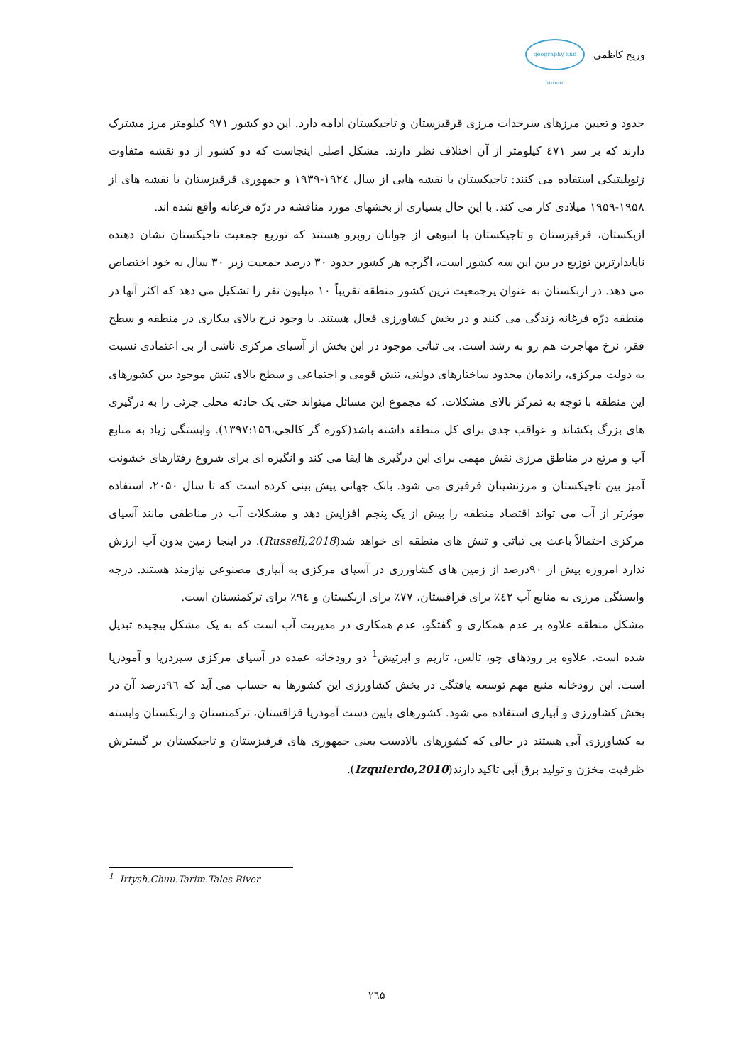geography and human
وریج کاظمی
حدود و تعیین مرزهای سرحدات مرزی قرقیزستان و تاجیکستان ادامه دارد. این دو کشور ۹۷۱ کیلومتر مرز مشترک دارند که بر سر ٤٧١ کیلومتر از آن اختلاف نظر دارند. مشکل اصلی اینجاست که دو کشور از دو نقشه متفاوت ژئوپلیتیکی استفاده می کنند: تاجیکستان با نقشه هایی از سال ۱۹۲٤-۱۹۳۹ و جمهوری قرقیزستان با نقشه های از ۱۹۵۸-۱۹۵۹ میلادی کار می کند. با این حال بسیاری از بخشهای مورد مناقشه در درّه فرغانه واقع شده اند.
ازبکستان، قرقیزستان و تاجیکستان با انبوهی از جوانان روبرو هستند که توزیع جمعیت تاجیکستان نشان دهنده ناپایدارترین توزیع در بین این سه کشور است، اگرچه هر کشور حدود ۳۰ درصد جمعیت زیر ۳۰ سال به خود اختصاص می دهد. در ازبکستان به عنوان پرجمعیت ترین کشور منطقه تقریباً ۱۰ میلیون نفر را تشکیل می دهد که اکثر آنها در منطقه درّه فرغانه زندگی می کنند و در بخش کشاورزی فعال هستند. با وجود نرخ بالای بیکاری در منطقه و سطح فقر، نرخ مهاجرت هم رو به رشد است. بی ثباتی موجود در این بخش از آسیای مرکزی ناشی از بی اعتمادی نسبت به دولت مرکزی، راندمان محدود ساختارهای دولتی، تنش قومی و اجتماعی و سطح بالای تنش موجود بین کشورهای این منطقه با توجه به تمرکز بالای مشکلات، که مجموع این مسائل میتواند حتی یک حادثه محلی جزئی را به درگیری های بزرگ بکشاند و عواقب جدی برای کل منطقه داشته باشد(کوزه گر کالجی،۱۳۹۷:۱۵٦). وابستگی زیاد به منابع آب و مرتع در مناطق مرزی نقش مهمی برای این درگیری ها ایفا می کند و انگیزه ای برای شروع رفتارهای خشونت آمیز بین تاجیکستان و مرزنشینان قرقیزی می شود. بانک جهانی پیش بینی کرده است که تا سال ۲۰۵۰، استفاده موثرتر از آب می تواند اقتصاد منطقه را بیش از یک پنجم افزایش دهد و مشکلات آب در مناطقی مانند آسیای مرکزی احتمالاً باعث بی ثباتی و تنش های منطقه ای خواهد شد(Russell,2018). در اینجا زمین بدون آب ارزش ندارد امروزه بیش از ۹۰درصد از زمین های کشاورزی در آسیای مرکزی به آبیاری مصنوعی نیازمند هستند. درجه وابستگی مرزی به منابع آب ٤۲٪ برای قزاقستان، ۷۷٪ برای ازبکستان و ۹٤٪ برای ترکمنستان است.
مشکل منطقه علاوه بر عدم همکاری و گفتگو، عدم همکاری در مدیریت آب است که به یک مشکل پیچیده تبدیل شده است. علاوه بر رودهای چو، تالس، تاریم و ایرتیش<sup>1</sup> دو رودخانه عمده در آسیای مرکزی سیردریا و آمودریا است. این رودخانه منبع مهم توسعه یافتگی در بخش کشاورزی این کشورها به حساب می آید که ۹٦درصد آن در بخش کشاورزی و آبیاری استفاده می شود. کشورهای پایین دست آمودریا قزاقستان، ترکمنستان و ازبکستان وابسته به کشاورزی آبی هستند در حالی که کشورهای بالادست یعنی جمهوری های قرقیزستان و تاجیکستان بر گسترش ظرفیت مخزن و تولید برق آبی تاکید دارند(Izquierdo,2010).
<sup>1</sup> -Irtysh.Chuu.Tarim.Tales River
۲٦۵